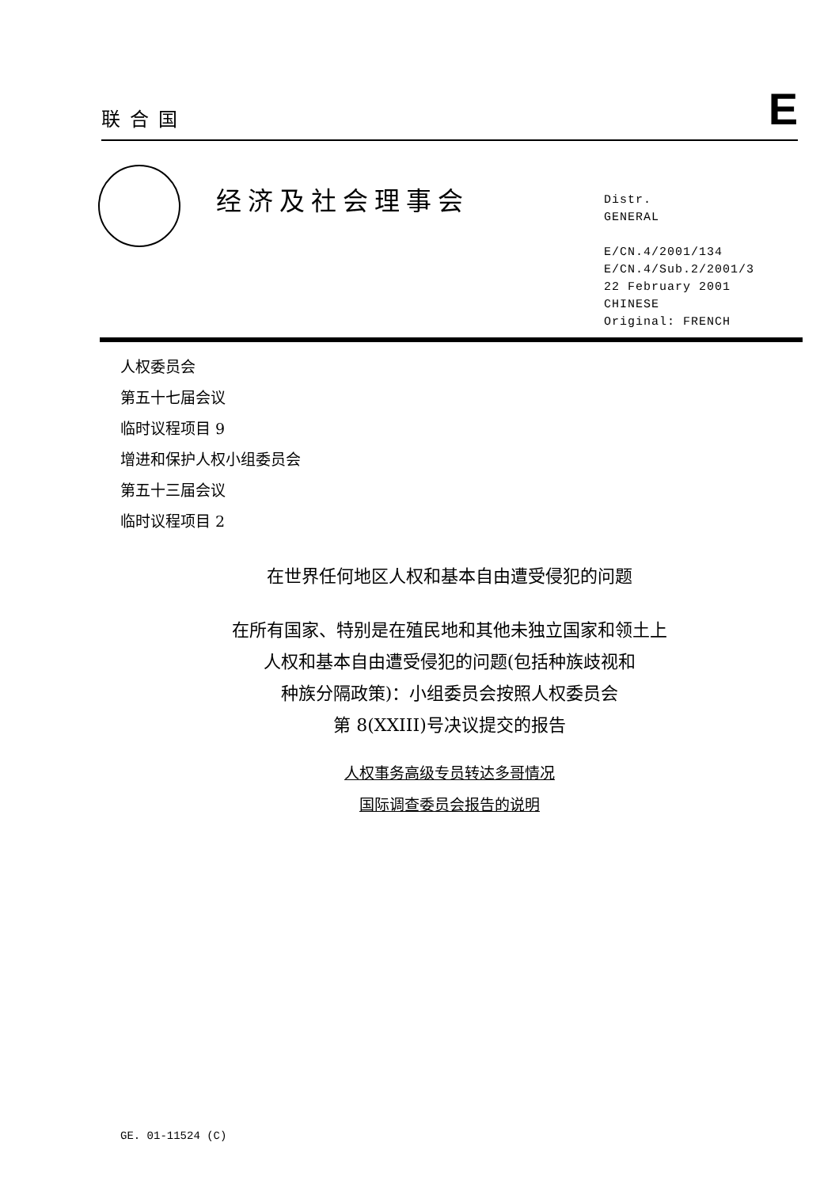联合国
E
经济及社会理事会
Distr.
GENERAL
E/CN.4/2001/134
E/CN.4/Sub.2/2001/3
22 February 2001
CHINESE
Original: FRENCH
人权委员会
第五十七届会议
临时议程项目 9
增进和保护人权小组委员会
第五十三届会议
临时议程项目 2
在世界任何地区人权和基本自由遭受侵犯的问题
在所有国家、特别是在殖民地和其他未独立国家和领土上
人权和基本自由遭受侵犯的问题(包括种族歧视和
种族分隔政策)：小组委员会按照人权委员会
第 8(XXIII)号决议提交的报告
人权事务高级专员转达多哥情况
国际调查委员会报告的说明
GE. 01-11524 (C)